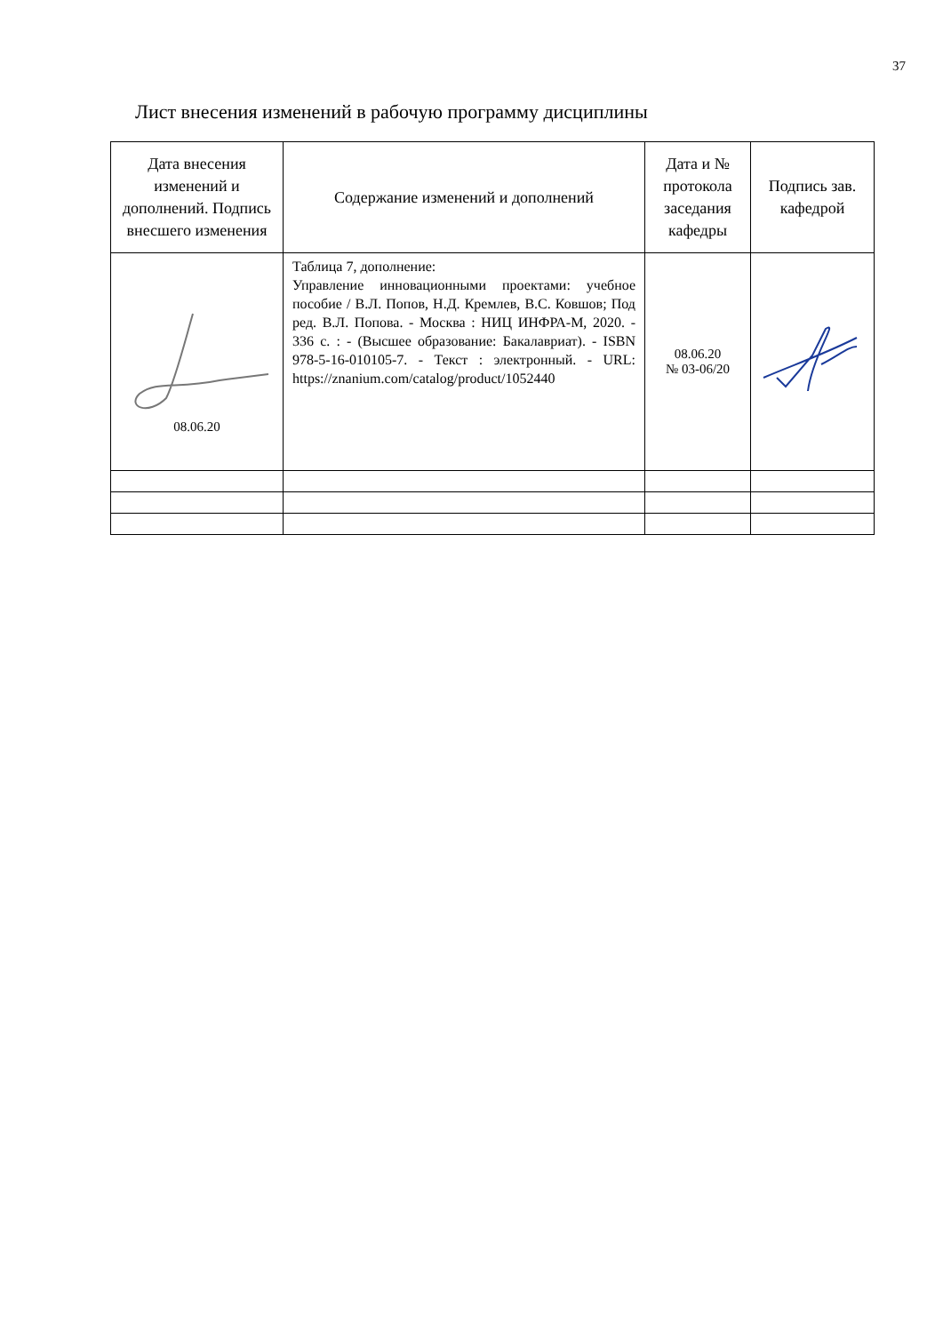37
Лист внесения изменений в рабочую программу дисциплины
| Дата внесения изменений и дополнений. Подпись внесшего изменения | Содержание изменений и дополнений | Дата и № протокола заседания кафедры | Подпись зав. кафедрой |
| --- | --- | --- | --- |
| 08.06.20 | Таблица 7, дополнение: Управление инновационными проектами: учебное пособие / В.Л. Попов, Н.Д. Кремлев, В.С. Ковшов; Под ред. В.Л. Попова. - Москва : НИЦ ИНФРА-М, 2020. - 336 с. : - (Высшее образование: Бакалавриат). - ISBN 978-5-16-010105-7. - Текст : электронный. - URL: https://znanium.com/catalog/product/1052440 | 08.06.20 № 03-06/20 | |